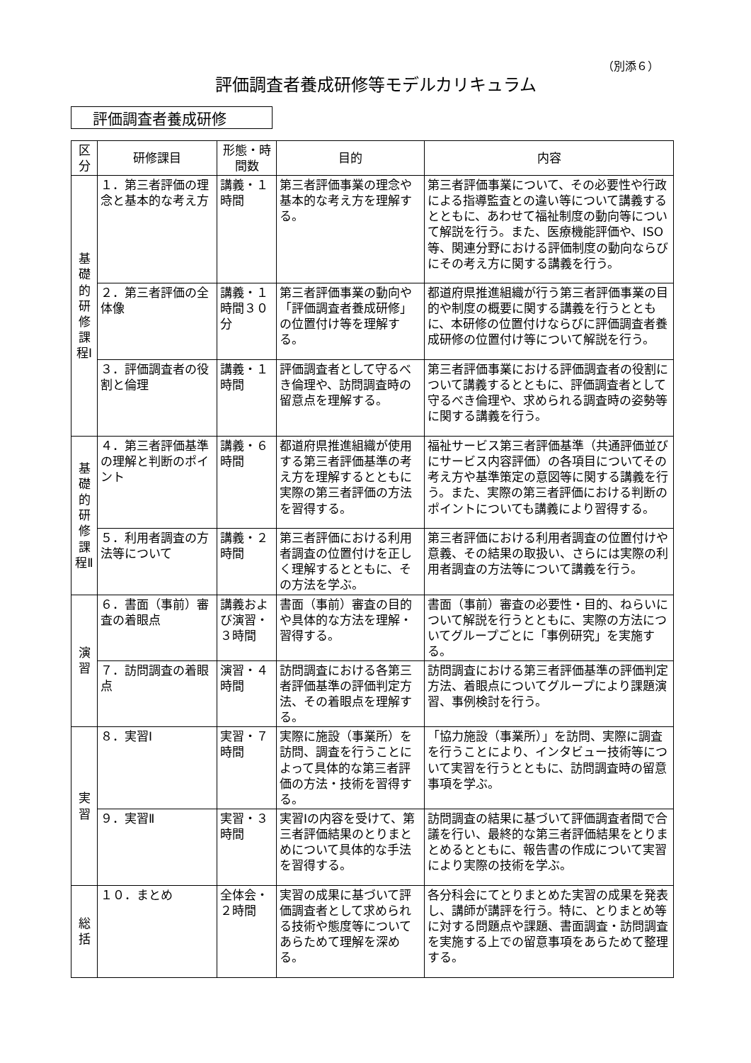（別添６）
評価調査者養成研修等モデルカリキュラム
評価調査者養成研修
| 区分 | 研修課目 | 形態・時間数 | 目的 | 内容 |
| --- | --- | --- | --- | --- |
| 基礎的研修課程Ⅰ | １．第三者評価の理念と基本的な考え方 | 講義・１時間 | 第三者評価事業の理念や基本的な考え方を理解する。 | 第三者評価事業について、その必要性や行政による指導監査との違い等について講義するとともに、あわせて福祉制度の動向等について解説を行う。また、医療機能評価や、ISO等、関連分野における評価制度の動向ならびにその考え方に関する講義を行う。 |
| | ２．第三者評価の全体像 | 講義・１時間３０分 | 第三者評価事業の動向や「評価調査者養成研修」の位置付け等を理解する。 | 都道府県推進組織が行う第三者評価事業の目的や制度の概要に関する講義を行うとともに、本研修の位置付けならびに評価調査者養成研修の位置付け等について解説を行う。 |
| | ３．評価調査者の役割と倫理 | 講義・１時間 | 評価調査者として守るべき倫理や、訪問調査時の留意点を理解する。 | 第三者評価事業における評価調査者の役割について講義するとともに、評価調査者として守るべき倫理や、求められる調査時の姿勢等に関する講義を行う。 |
| 基礎的研修課程Ⅱ | ４．第三者評価基準の理解と判断のポイント | 講義・６時間 | 都道府県推進組織が使用する第三者評価基準の考え方を理解するとともに実際の第三者評価の方法を習得する。 | 福祉サービス第三者評価基準（共通評価並びにサービス内容評価）の各項目についてその考え方や基準策定の意図等に関する講義を行う。また、実際の第三者評価における判断のポイントについても講義により習得する。 |
| | ５．利用者調査の方法等について | 講義・２時間 | 第三者評価における利用者調査の位置付けを正しく理解するとともに、その方法を学ぶ。 | 第三者評価における利用者調査の位置付けや意義、その結果の取扱い、さらには実際の利用者調査の方法等について講義を行う。 |
| 演習 | ６．書面（事前）審査の着眼点 | 講義および演習・３時間 | 書面（事前）審査の目的や具体的な方法を理解・習得する。 | 書面（事前）審査の必要性・目的、ねらいについて解説を行うとともに、実際の方法についてグループごとに「事例研究」を実施する。 |
| | ７．訪問調査の着眼点 | 演習・４時間 | 訪問調査における各第三者評価基準の評価判定方法、その着眼点を理解する。 | 訪問調査における第三者評価基準の評価判定方法、着眼点についてグループにより課題演習、事例検討を行う。 |
| 実習 | ８．実習Ⅰ | 実習・７時間 | 実際に施設（事業所）を訪問、調査を行うことによって具体的な第三者評価の方法・技術を習得する。 | 「協力施設（事業所）」を訪問、実際に調査を行うことにより、インタビュー技術等について実習を行うとともに、訪問調査時の留意事項を学ぶ。 |
| | ９．実習Ⅱ | 実習・３時間 | 実習Ⅰの内容を受けて、第三者評価結果のとりまとめについて具体的な手法を習得する。 | 訪問調査の結果に基づいて評価調査者間で合議を行い、最終的な第三者評価結果をとりまとめるとともに、報告書の作成について実習により実際の技術を学ぶ。 |
| 総括 | １０．まとめ | 全体会・２時間 | 実習の成果に基づいて評価調査者として求められる技術や態度等についてあらためて理解を深める。 | 各分科会にてとりまとめた実習の成果を発表し、講師が講評を行う。特に、とりまとめ等に対する問題点や課題、書面調査・訪問調査を実施する上での留意事項をあらためて整理する。 |